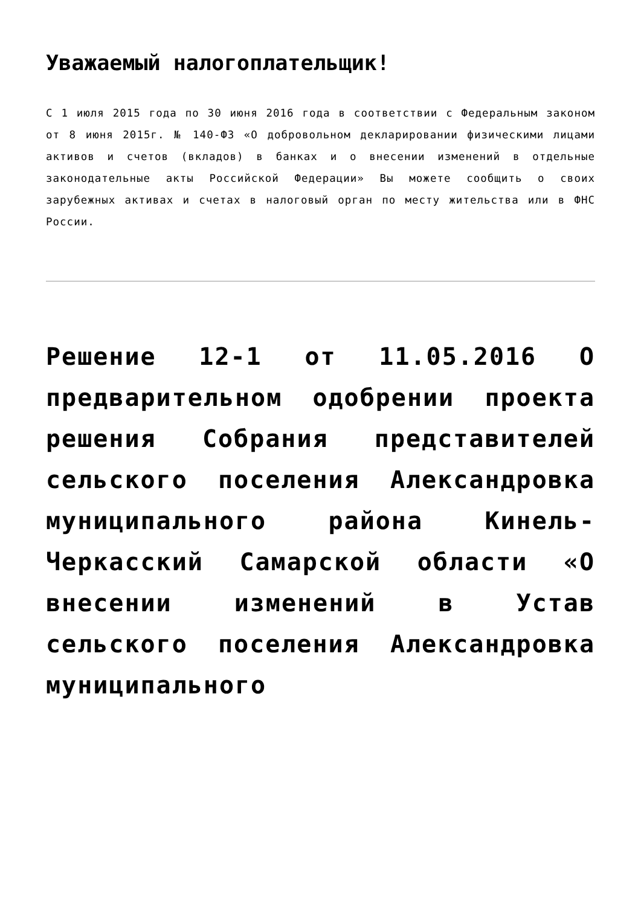Уважаемый налогоплательщик!
С 1 июля 2015 года по 30 июня 2016 года в соответствии с Федеральным законом от 8 июня 2015г. № 140-ФЗ «О добровольном декларировании физическими лицами активов и счетов (вкладов) в банках и о внесении изменений в отдельные законодательные акты Российской Федерации» Вы можете сообщить о своих зарубежных активах и счетах в налоговый орган по месту жительства или в ФНС России.
Решение 12-1 от 11.05.2016 О предварительном одобрении проекта решения Собрания представителей сельского поселения Александровка муниципального района Кинель-Черкасский Самарской области «О внесении изменений в Устав сельского поселения Александровка муниципального